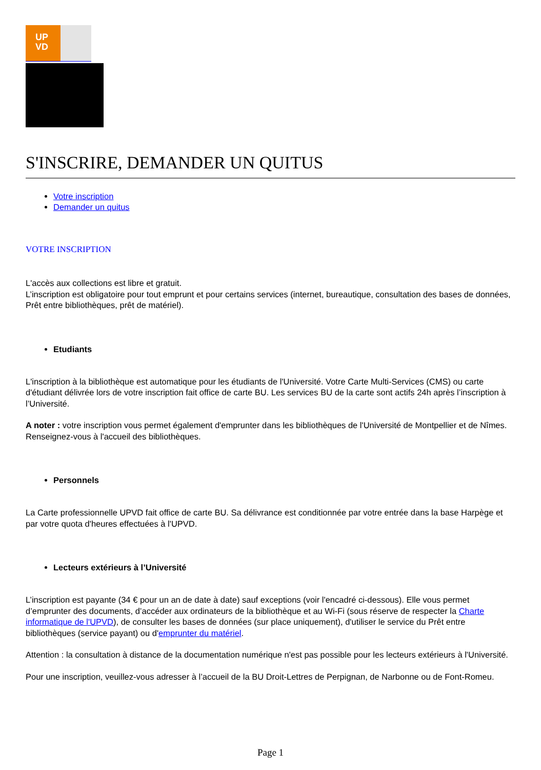UP
VD
S'INSCRIRE, DEMANDER UN QUITUS
Votre inscription
Demander un quitus
VOTRE INSCRIPTION
L'accès aux collections est libre et gratuit.
L’inscription est obligatoire pour tout emprunt et pour certains services (internet, bureautique, consultation des bases de données, Prêt entre bibliothèques, prêt de matériel).
Etudiants
L'inscription à la bibliothèque est automatique pour les étudiants de l'Université. Votre Carte Multi-Services (CMS) ou carte d'étudiant délivrée lors de votre inscription fait office de carte BU. Les services BU de la carte sont actifs 24h après l’inscription à l’Université.
A noter : votre inscription vous permet également d'emprunter dans les bibliothèques de l'Université de Montpellier et de Nîmes. Renseignez-vous à l'accueil des bibliothèques.
Personnels
La Carte professionnelle UPVD fait office de carte BU. Sa délivrance est conditionnée par votre entrée dans la base Harpège et par votre quota d'heures effectuées à l'UPVD.
Lecteurs extérieurs à l’Université
L’inscription est payante (34 € pour un an de date à date) sauf exceptions (voir l'encadré ci-dessous). Elle vous permet d’emprunter des documents, d’accéder aux ordinateurs de la bibliothèque et au Wi-Fi (sous réserve de respecter la Charte informatique de l'UPVD), de consulter les bases de données (sur place uniquement), d'utiliser le service du Prêt entre bibliothèques (service payant) ou d'emprunter du matériel.
Attention : la consultation à distance de la documentation numérique n'est pas possible pour les lecteurs extérieurs à l'Université.
Pour une inscription, veuillez-vous adresser à l’accueil de la BU Droit-Lettres de Perpignan, de Narbonne ou de Font-Romeu.
Page 1